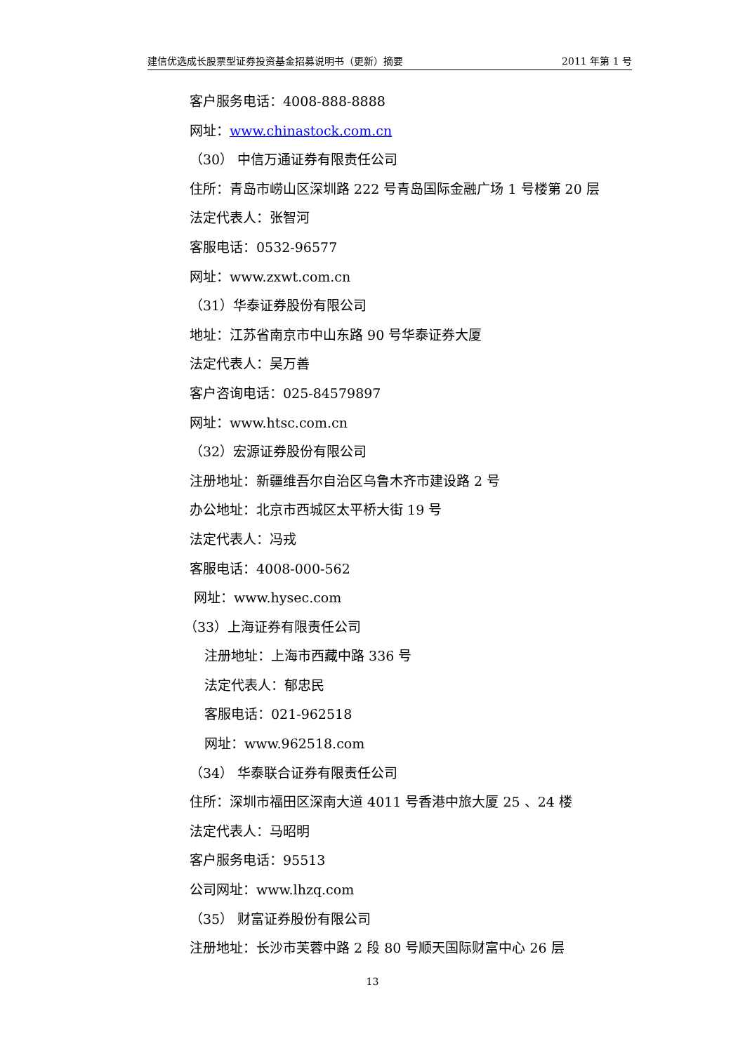建信优选成长股票型证券投资基金招募说明书（更新）摘要 2011 年第 1 号
客户服务电话：4008-888-8888
网址：www.chinastock.com.cn
（30） 中信万通证券有限责任公司
住所：青岛市崂山区深圳路 222 号青岛国际金融广场 1 号楼第 20 层
法定代表人：张智河
客服电话：0532-96577
网址：www.zxwt.com.cn
（31）华泰证券股份有限公司
地址：江苏省南京市中山东路 90 号华泰证券大厦
法定代表人：吴万善
客户咨询电话：025-84579897
网址：www.htsc.com.cn
（32）宏源证券股份有限公司
注册地址：新疆维吾尔自治区乌鲁木齐市建设路 2 号
办公地址：北京市西城区太平桥大街 19 号
法定代表人：冯戎
客服电话：4008-000-562
网址：www.hysec.com
（33）上海证券有限责任公司
注册地址：上海市西藏中路 336 号
法定代表人：郁忠民
客服电话：021-962518
网址：www.962518.com
（34） 华泰联合证券有限责任公司
住所：深圳市福田区深南大道 4011 号香港中旅大厦 25 、24 楼
法定代表人：马昭明
客户服务电话：95513
公司网址：www.lhzq.com
（35） 财富证券股份有限公司
注册地址：长沙市芙蓉中路 2 段 80 号顺天国际财富中心 26 层
13